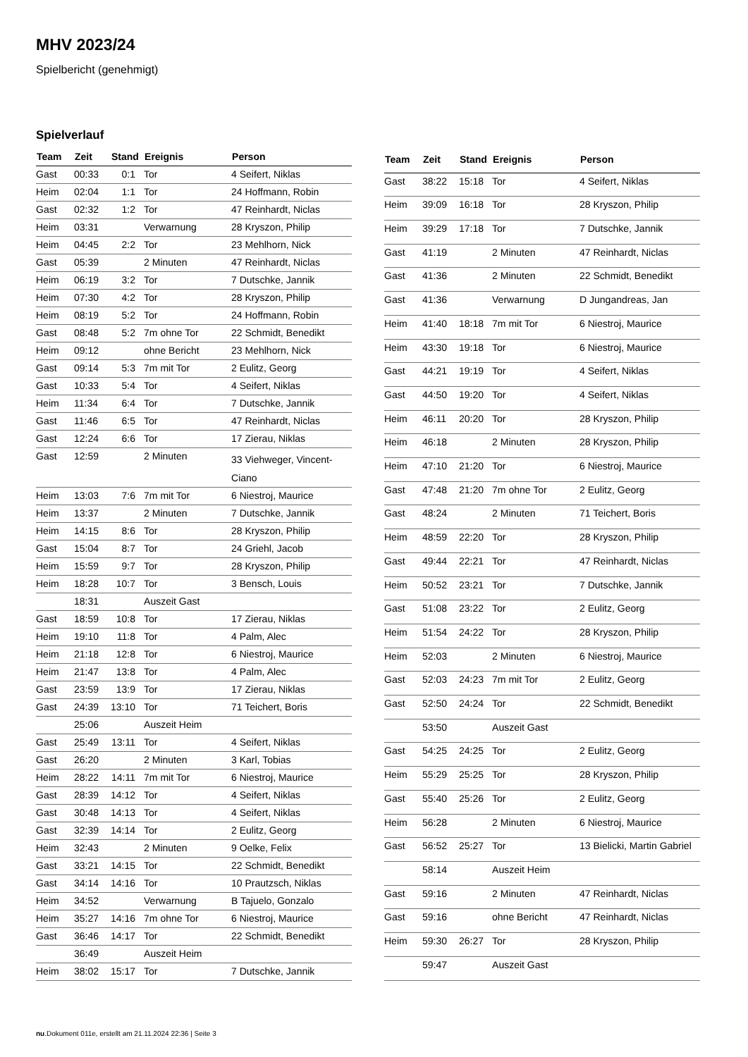MHV 2023/24
Spielbericht (genehmigt)
Spielverlauf
| Team | Zeit | Stand | Ereignis | Person |
| --- | --- | --- | --- | --- |
| Gast | 00:33 | 0:1 | Tor | 4 Seifert, Niklas |
| Heim | 02:04 | 1:1 | Tor | 24 Hoffmann, Robin |
| Gast | 02:32 | 1:2 | Tor | 47 Reinhardt, Niclas |
| Heim | 03:31 | | Verwarnung | 28 Kryszon, Philip |
| Heim | 04:45 | 2:2 | Tor | 23 Mehlhorn, Nick |
| Gast | 05:39 | | 2 Minuten | 47 Reinhardt, Niclas |
| Heim | 06:19 | 3:2 | Tor | 7 Dutschke, Jannik |
| Heim | 07:30 | 4:2 | Tor | 28 Kryszon, Philip |
| Heim | 08:19 | 5:2 | Tor | 24 Hoffmann, Robin |
| Gast | 08:48 | 5:2 | 7m ohne Tor | 22 Schmidt, Benedikt |
| Heim | 09:12 | | ohne Bericht | 23 Mehlhorn, Nick |
| Gast | 09:14 | 5:3 | 7m mit Tor | 2 Eulitz, Georg |
| Gast | 10:33 | 5:4 | Tor | 4 Seifert, Niklas |
| Heim | 11:34 | 6:4 | Tor | 7 Dutschke, Jannik |
| Gast | 11:46 | 6:5 | Tor | 47 Reinhardt, Niclas |
| Gast | 12:24 | 6:6 | Tor | 17 Zierau, Niklas |
| Gast | 12:59 | | 2 Minuten | 33 Viehweger, Vincent- Ciano |
| Heim | 13:03 | 7:6 | 7m mit Tor | 6 Niestroj, Maurice |
| Heim | 13:37 | | 2 Minuten | 7 Dutschke, Jannik |
| Heim | 14:15 | 8:6 | Tor | 28 Kryszon, Philip |
| Gast | 15:04 | 8:7 | Tor | 24 Griehl, Jacob |
| Heim | 15:59 | 9:7 | Tor | 28 Kryszon, Philip |
| Heim | 18:28 | 10:7 | Tor | 3 Bensch, Louis |
| | 18:31 | | Auszeit Gast | |
| Gast | 18:59 | 10:8 | Tor | 17 Zierau, Niklas |
| Heim | 19:10 | 11:8 | Tor | 4 Palm, Alec |
| Heim | 21:18 | 12:8 | Tor | 6 Niestroj, Maurice |
| Heim | 21:47 | 13:8 | Tor | 4 Palm, Alec |
| Gast | 23:59 | 13:9 | Tor | 17 Zierau, Niklas |
| Gast | 24:39 | 13:10 | Tor | 71 Teichert, Boris |
| | 25:06 | | Auszeit Heim | |
| Gast | 25:49 | 13:11 | Tor | 4 Seifert, Niklas |
| Gast | 26:20 | | 2 Minuten | 3 Karl, Tobias |
| Heim | 28:22 | 14:11 | 7m mit Tor | 6 Niestroj, Maurice |
| Gast | 28:39 | 14:12 | Tor | 4 Seifert, Niklas |
| Gast | 30:48 | 14:13 | Tor | 4 Seifert, Niklas |
| Gast | 32:39 | 14:14 | Tor | 2 Eulitz, Georg |
| Heim | 32:43 | | 2 Minuten | 9 Oelke, Felix |
| Gast | 33:21 | 14:15 | Tor | 22 Schmidt, Benedikt |
| Gast | 34:14 | 14:16 | Tor | 10 Prautzsch, Niklas |
| Heim | 34:52 | | Verwarnung | B Tajuelo, Gonzalo |
| Heim | 35:27 | 14:16 | 7m ohne Tor | 6 Niestroj, Maurice |
| Gast | 36:46 | 14:17 | Tor | 22 Schmidt, Benedikt |
| | 36:49 | | Auszeit Heim | |
| Heim | 38:02 | 15:17 | Tor | 7 Dutschke, Jannik |
| Team | Zeit | Stand | Ereignis | Person |
| --- | --- | --- | --- | --- |
| Gast | 38:22 | 15:18 | Tor | 4 Seifert, Niklas |
| Heim | 39:09 | 16:18 | Tor | 28 Kryszon, Philip |
| Heim | 39:29 | 17:18 | Tor | 7 Dutschke, Jannik |
| Gast | 41:19 | | 2 Minuten | 47 Reinhardt, Niclas |
| Gast | 41:36 | | 2 Minuten | 22 Schmidt, Benedikt |
| Gast | 41:36 | | Verwarnung | D Jungandreas, Jan |
| Heim | 41:40 | 18:18 | 7m mit Tor | 6 Niestroj, Maurice |
| Heim | 43:30 | 19:18 | Tor | 6 Niestroj, Maurice |
| Gast | 44:21 | 19:19 | Tor | 4 Seifert, Niklas |
| Gast | 44:50 | 19:20 | Tor | 4 Seifert, Niklas |
| Heim | 46:11 | 20:20 | Tor | 28 Kryszon, Philip |
| Heim | 46:18 | | 2 Minuten | 28 Kryszon, Philip |
| Heim | 47:10 | 21:20 | Tor | 6 Niestroj, Maurice |
| Gast | 47:48 | 21:20 | 7m ohne Tor | 2 Eulitz, Georg |
| Gast | 48:24 | | 2 Minuten | 71 Teichert, Boris |
| Heim | 48:59 | 22:20 | Tor | 28 Kryszon, Philip |
| Gast | 49:44 | 22:21 | Tor | 47 Reinhardt, Niclas |
| Heim | 50:52 | 23:21 | Tor | 7 Dutschke, Jannik |
| Gast | 51:08 | 23:22 | Tor | 2 Eulitz, Georg |
| Heim | 51:54 | 24:22 | Tor | 28 Kryszon, Philip |
| Heim | 52:03 | | 2 Minuten | 6 Niestroj, Maurice |
| Gast | 52:03 | 24:23 | 7m mit Tor | 2 Eulitz, Georg |
| Gast | 52:50 | 24:24 | Tor | 22 Schmidt, Benedikt |
| | 53:50 | | Auszeit Gast | |
| Gast | 54:25 | 24:25 | Tor | 2 Eulitz, Georg |
| Heim | 55:29 | 25:25 | Tor | 28 Kryszon, Philip |
| Gast | 55:40 | 25:26 | Tor | 2 Eulitz, Georg |
| Heim | 56:28 | | 2 Minuten | 6 Niestroj, Maurice |
| Gast | 56:52 | 25:27 | Tor | 13 Bielicki, Martin Gabriel |
| | 58:14 | | Auszeit Heim | |
| Gast | 59:16 | | 2 Minuten | 47 Reinhardt, Niclas |
| Gast | 59:16 | | ohne Bericht | 47 Reinhardt, Niclas |
| Heim | 59:30 | 26:27 | Tor | 28 Kryszon, Philip |
| | 59:47 | | Auszeit Gast | |
nu.Dokument 011e, erstellt am 21.11.2024 22:36 | Seite 3